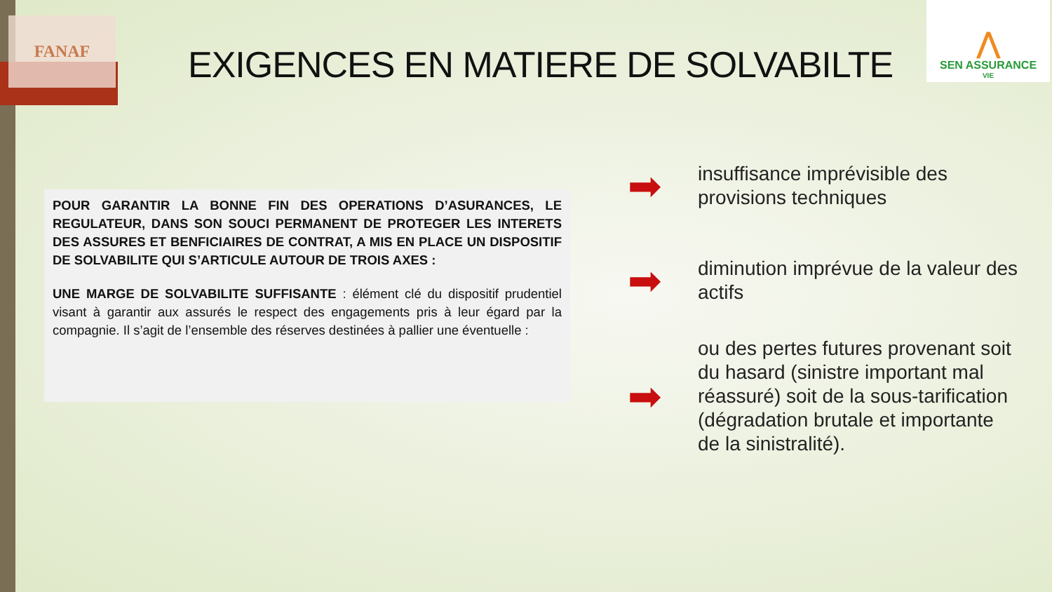FANAF
⋀
SEN ASSURANCE
VIE
EXIGENCES EN MATIERE DE SOLVABILTE
POUR GARANTIR LA BONNE FIN DES OPERATIONS D’ASURANCES, LE REGULATEUR, DANS SON SOUCI PERMANENT DE PROTEGER LES INTERETS DES ASSURES ET BENFICIAIRES DE CONTRAT, A MIS EN PLACE UN DISPOSITIF DE SOLVABILITE QUI S’ARTICULE AUTOUR DE TROIS AXES :
UNE MARGE DE SOLVABILITE SUFFISANTE : élément clé du dispositif prudentiel visant à garantir aux assurés le respect des engagements pris à leur égard par la compagnie. Il s’agit de l’ensemble des réserves destinées à pallier une éventuelle :
➡ insuffisance imprévisible des provisions techniques
➡ diminution imprévue de la valeur des actifs
➡ ou des pertes futures provenant soit du hasard (sinistre important mal réassuré) soit de la sous-tarification (dégradation brutale et importante de la sinistralité).